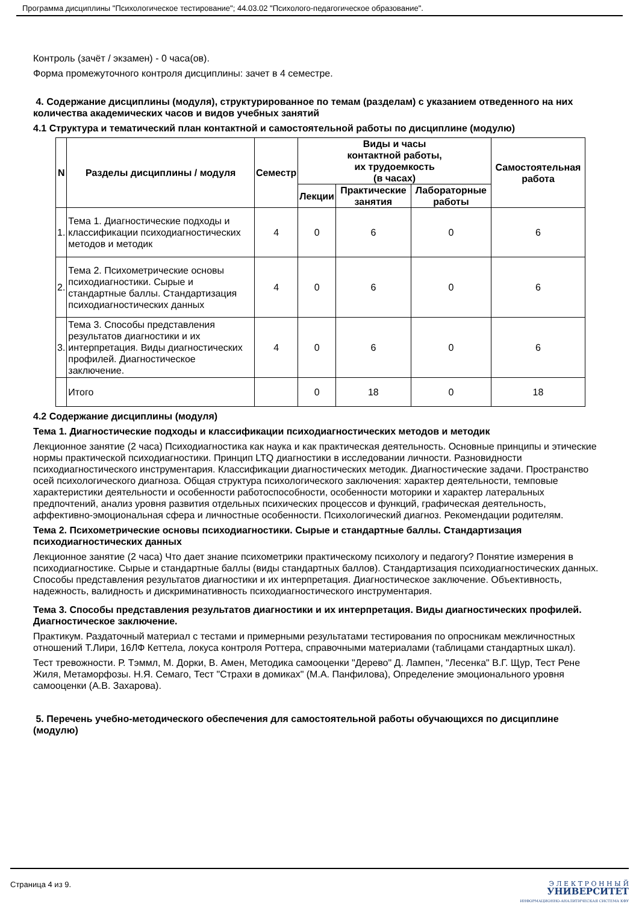Программа дисциплины "Психологическое тестирование"; 44.03.02 "Психолого-педагогическое образование".
Контроль (зачёт / экзамен) - 0 часа(ов).
Форма промежуточного контроля дисциплины: зачет в 4 семестре.
4. Содержание дисциплины (модуля), структурированное по темам (разделам) с указанием отведенного на них количества академических часов и видов учебных занятий
4.1 Структура и тематический план контактной и самостоятельной работы по дисциплине (модулю)
| N | Разделы дисциплины / модуля | Семестр | Виды и часы контактной работы, их трудоемкость (в часах) | | | Самостоятельная работа |
| --- | --- | --- | --- | --- | --- | --- |
| | | | Лекции | Практические занятия | Лабораторные работы | |
| 1. | Тема 1. Диагностические подходы и классификации психодиагностических методов и методик | 4 | 0 | 6 | 0 | 6 |
| 2. | Тема 2. Психометрические основы психодиагностики. Сырые и стандартные баллы. Стандартизация психодиагностических данных | 4 | 0 | 6 | 0 | 6 |
| 3. | Тема 3. Способы представления результатов диагностики и их интерпретация. Виды диагностических профилей. Диагностическое заключение. | 4 | 0 | 6 | 0 | 6 |
| | Итого | | 0 | 18 | 0 | 18 |
4.2 Содержание дисциплины (модуля)
Тема 1. Диагностические подходы и классификации психодиагностических методов и методик
Лекционное занятие (2 часа) Психодиагностика как наука и как практическая деятельность. Основные принципы и этические нормы практической психодиагностики. Принцип LTQ диагностики в исследовании личности. Разновидности психодиагностического инструментария. Классификации диагностических методик. Диагностические задачи. Пространство осей психологического диагноза. Общая структура психологического заключения: характер деятельности, темповые характеристики деятельности и особенности работоспособности, особенности моторики и характер латеральных предпочтений, анализ уровня развития отдельных психических процессов и функций, графическая деятельность, аффективно-эмоциональная сфера и личностные особенности. Психологический диагноз. Рекомендации родителям.
Тема 2. Психометрические основы психодиагностики. Сырые и стандартные баллы. Стандартизация психодиагностических данных
Лекционное занятие (2 часа) Что дает знание психометрики практическому психологу и педагогу? Понятие измерения в психодиагностике. Сырые и стандартные баллы (виды стандартных баллов). Стандартизация психодиагностических данных. Способы представления результатов диагностики и их интерпретация. Диагностическое заключение. Объективность, надежность, валидность и дискриминативность психодиагностического инструментария.
Тема 3. Способы представления результатов диагностики и их интерпретация. Виды диагностических профилей. Диагностическое заключение.
Практикум. Раздаточный материал с тестами и примерными результатами тестирования по опросникам межличностных отношений Т.Лири, 16ЛФ Кеттела, локуса контроля Роттера, справочными материалами (таблицами стандартных шкал).
Тест тревожности. Р. Тэммл, М. Дорки, В. Амен, Методика самооценки "Дерево" Д. Лампен, "Лесенка" В.Г. Щур, Тест Рене Жиля, Метаморфозы. Н.Я. Семаго, Тест "Страхи в домиках" (М.А. Панфилова), Определение эмоционального уровня самооценки (А.В. Захарова).
5. Перечень учебно-методического обеспечения для самостоятельной работы обучающихся по дисциплине (модулю)
Страница 4 из 9.
Э Л Е К Т Р О Н Н Ы Й
УНИВЕРСИТЕТ
ИНФОРМАЦИОННО-АНАЛИТИЧЕСКАЯ СИСТЕМА КФУ